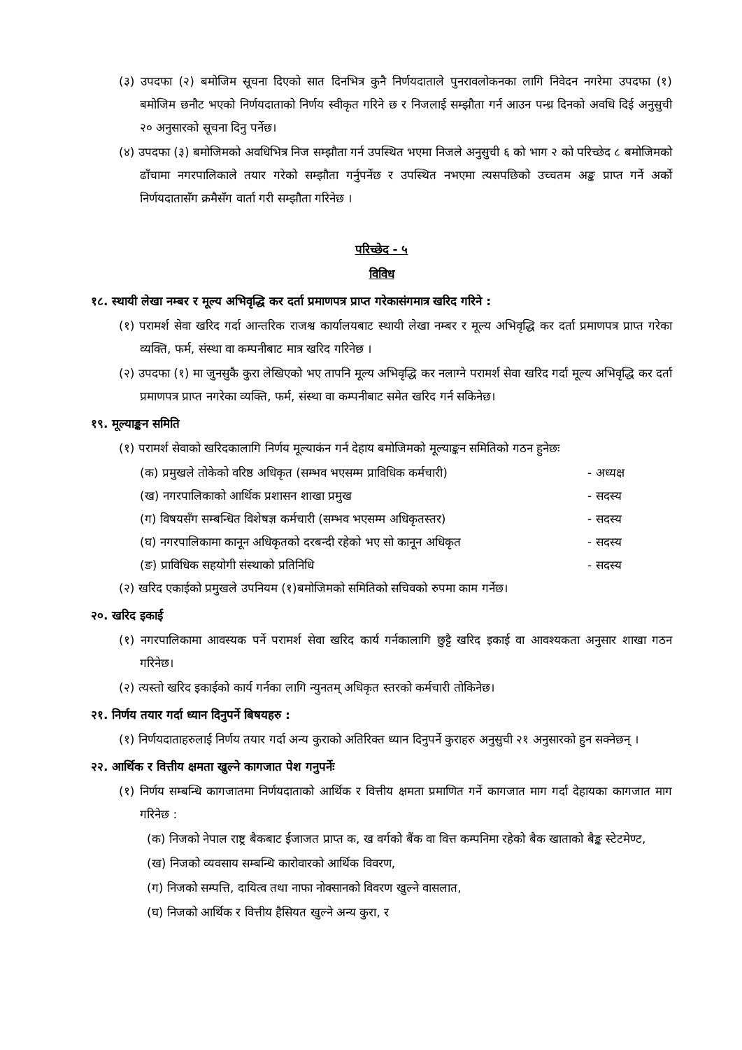(३) उपदफा (२) बमोजिम सूचना दिएको सात दिनभित्र कुनै निर्णयदाताले पुनरावलोकनका लागि निवेदन नगरेमा उपदफा (१) बमोजिम छनौट भएको निर्णयदाताको निर्णय स्वीकृत गरिने छ र निजलाई सम्झौता गर्न आउन पन्ध्र दिनको अवधि दिई अनुसुची २० अनुसारको सूचना दिनु पर्नेछ।
(४) उपदफा (३) बमोजिमको अवधिभित्र निज सम्झौता गर्न उपस्थित भएमा निजले अनुसुची ६ को भाग २ को परिच्छेद ८ बमोजिमको ढाँचामा नगरपालिकाले तयार गरेको सम्झौता गर्नुपर्नेछ र उपस्थित नभएमा त्यसपछिको उच्चतम अङ्क प्राप्त गर्ने अर्को निर्णयदातासँग क्रमैसँग वार्ता गरी सम्झौता गरिनेछ ।
परिच्छेद - ५
विविध
१८. स्थायी लेखा नम्बर र मूल्य अभिवृद्धि कर दर्ता प्रमाणपत्र प्राप्त गरेकासंगमात्र खरिद गरिने :
(१) परामर्श सेवा खरिद गर्दा आन्तरिक राजश्व कार्यालयबाट स्थायी लेखा नम्बर र मूल्य अभिवृद्धि कर दर्ता प्रमाणपत्र प्राप्त गरेका व्यक्ति, फर्म, संस्था वा कम्पनीबाट मात्र खरिद गरिनेछ ।
(२) उपदफा (१) मा जुनसुकै कुरा लेखिएको भए तापनि मूल्य अभिवृद्धि कर नलाग्ने परामर्श सेवा खरिद गर्दा मूल्य अभिवृद्धि कर दर्ता प्रमाणपत्र प्राप्त नगरेका व्यक्ति, फर्म, संस्था वा कम्पनीबाट समेत खरिद गर्न सकिनेछ।
१९. मूल्याङ्कन समिति
(१) परामर्श सेवाको खरिदकालागि निर्णय मूल्याकंन गर्न देहाय बमोजिमको मूल्याङ्कन समितिको गठन हुनेछः
(क) प्रमुखले तोकेको वरिष्ठ अधिकृत (सम्भव भएसम्म प्राविधिक कर्मचारी) - अध्यक्ष
(ख) नगरपालिकाको आर्थिक प्रशासन शाखा प्रमुख - सदस्य
(ग) विषयसँग सम्बन्धित विशेषज्ञ कर्मचारी (सम्भव भएसम्म अधिकृतस्तर) - सदस्य
(घ) नगरपालिकामा कानून अधिकृतको दरबन्दी रहेको भए सो कानून अधिकृत - सदस्य
(ङ) प्राविधिक सहयोगी संस्थाको प्रतिनिधि - सदस्य
(२) खरिद एकाईको प्रमुखले उपनियम (१)बमोजिमको समितिको सचिवको रुपमा काम गर्नेछ।
२०. खरिद इकाई
(१) नगरपालिकामा आवस्यक पर्ने परामर्श सेवा खरिद कार्य गर्नकालागि छुट्टै खरिद इकाई वा आवश्यकता अनुसार शाखा गठन गरिनेछ।
(२) त्यस्तो खरिद इकाईको कार्य गर्नका लागि न्युनतम् अधिकृत स्तरको कर्मचारी तोकिनेछ।
२१. निर्णय तयार गर्दा ध्यान दिनुपर्ने बिषयहरु :
(१) निर्णयदाताहरुलाई निर्णय तयार गर्दा अन्य कुराको अतिरिक्त ध्यान दिनुपर्ने कुराहरु अनुसुची २१ अनुसारको हुन सक्नेछन् ।
२२. आर्थिक र वित्तीय क्षमता खुल्ने कागजात पेश गनुपर्नेः
(१) निर्णय सम्बन्धि कागजातमा निर्णयदाताको आर्थिक र वित्तीय क्षमता प्रमाणित गर्ने कागजात माग गर्दा देहायका कागजात माग गरिनेछ :
(क) निजको नेपाल राष्ट्र बैकबाट ईजाजत प्राप्त क, ख वर्गको बैंक वा वित्त कम्पनिमा रहेको बैक खाताको बैङ्क स्टेटमेण्ट,
(ख) निजको व्यवसाय सम्बन्धि कारोवारको आर्थिक विवरण,
(ग) निजको सम्पत्ति, दायित्व तथा नाफा नोक्सानको विवरण खुल्ने वासलात,
(घ) निजको आर्थिक र वित्तीय हैसियत खुल्ने अन्य कुरा, र